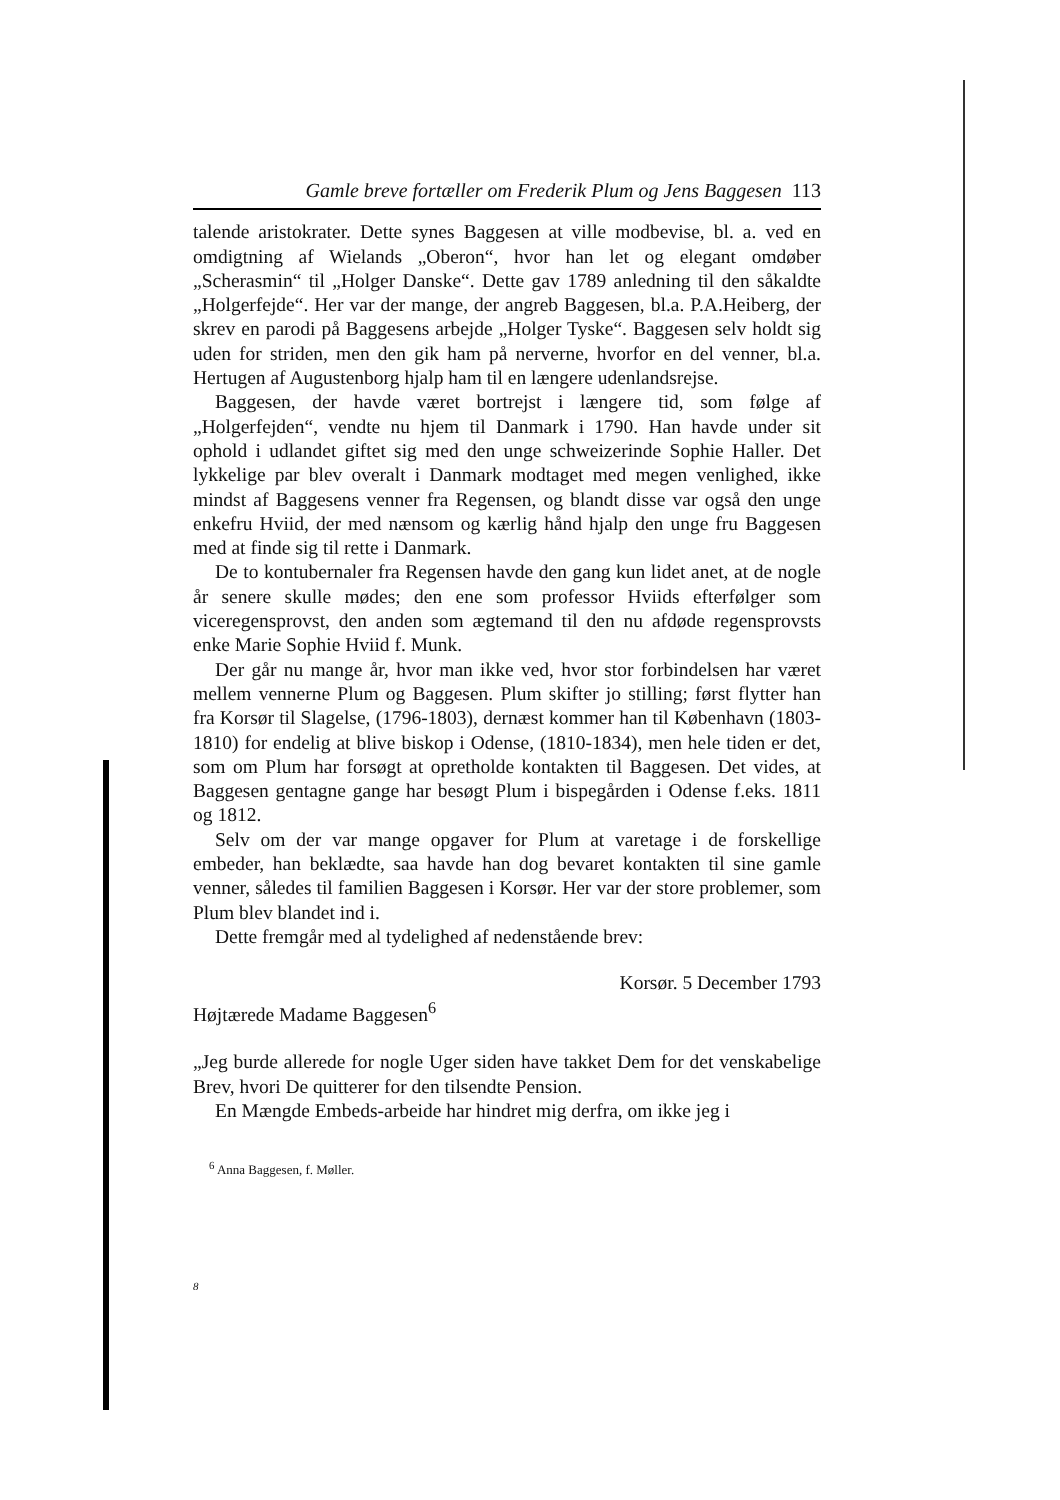Gamle breve fortæller om Frederik Plum og Jens Baggesen 113
talende aristokrater. Dette synes Baggesen at ville modbevise, bl. a. ved en omdigtning af Wielands „Oberon“, hvor han let og elegant omdøber „Scherasmin“ til „Holger Danske“. Dette gav 1789 anledning til den såkaldte „Holgerfejde“. Her var der mange, der angreb Baggesen, bl.a. P.A.Heiberg, der skrev en parodi på Baggesens arbejde „Holger Tyske“. Baggesen selv holdt sig uden for striden, men den gik ham på nerverne, hvorfor en del venner, bl.a. Hertugen af Augustenborg hjalp ham til en længere udenlandsrejse.
Baggesen, der havde været bortrejst i længere tid, som følge af „Holgerfejden“, vendte nu hjem til Danmark i 1790. Han havde under sit ophold i udlandet giftet sig med den unge schweizerinde Sophie Haller. Det lykkelige par blev overalt i Danmark modtaget med megen venlighed, ikke mindst af Baggesens venner fra Regensen, og blandt disse var også den unge enkefru Hviid, der med nænsom og kærlig hånd hjalp den unge fru Baggesen med at finde sig til rette i Danmark.
De to kontubernaler fra Regensen havde den gang kun lidet anet, at de nogle år senere skulle mødes; den ene som professor Hviids efterfølger som viceregensprovst, den anden som ægtemand til den nu afdøde regensprovsts enke Marie Sophie Hviid f. Munk.
Der går nu mange år, hvor man ikke ved, hvor stor forbindelsen har været mellem vennerne Plum og Baggesen. Plum skifter jo stilling; først flytter han fra Korsør til Slagelse, (1796-1803), dernæst kommer han til København (1803-1810) for endelig at blive biskop i Odense, (1810-1834), men hele tiden er det, som om Plum har forsøgt at opretholde kontakten til Baggesen. Det vides, at Baggesen gentagne gange har besøgt Plum i bispegården i Odense f.eks. 1811 og 1812.
Selv om der var mange opgaver for Plum at varetage i de forskellige embeder, han beklædte, saa havde han dog bevaret kontakten til sine gamle venner, således til familien Baggesen i Korsør. Her var der store problemer, som Plum blev blandet ind i.
Dette fremgår med al tydelighed af nedenstående brev:
Korsør. 5 December 1793
Højtærede Madame Baggesen<sup>6</sup>
„Jeg burde allerede for nogle Uger siden have takket Dem for det venskabelige Brev, hvori De quitterer for den tilsendte Pension.
En Mængde Embeds-arbeide har hindret mig derfra, om ikke jeg i
<sup>6</sup> Anna Baggesen, f. Møller.
8